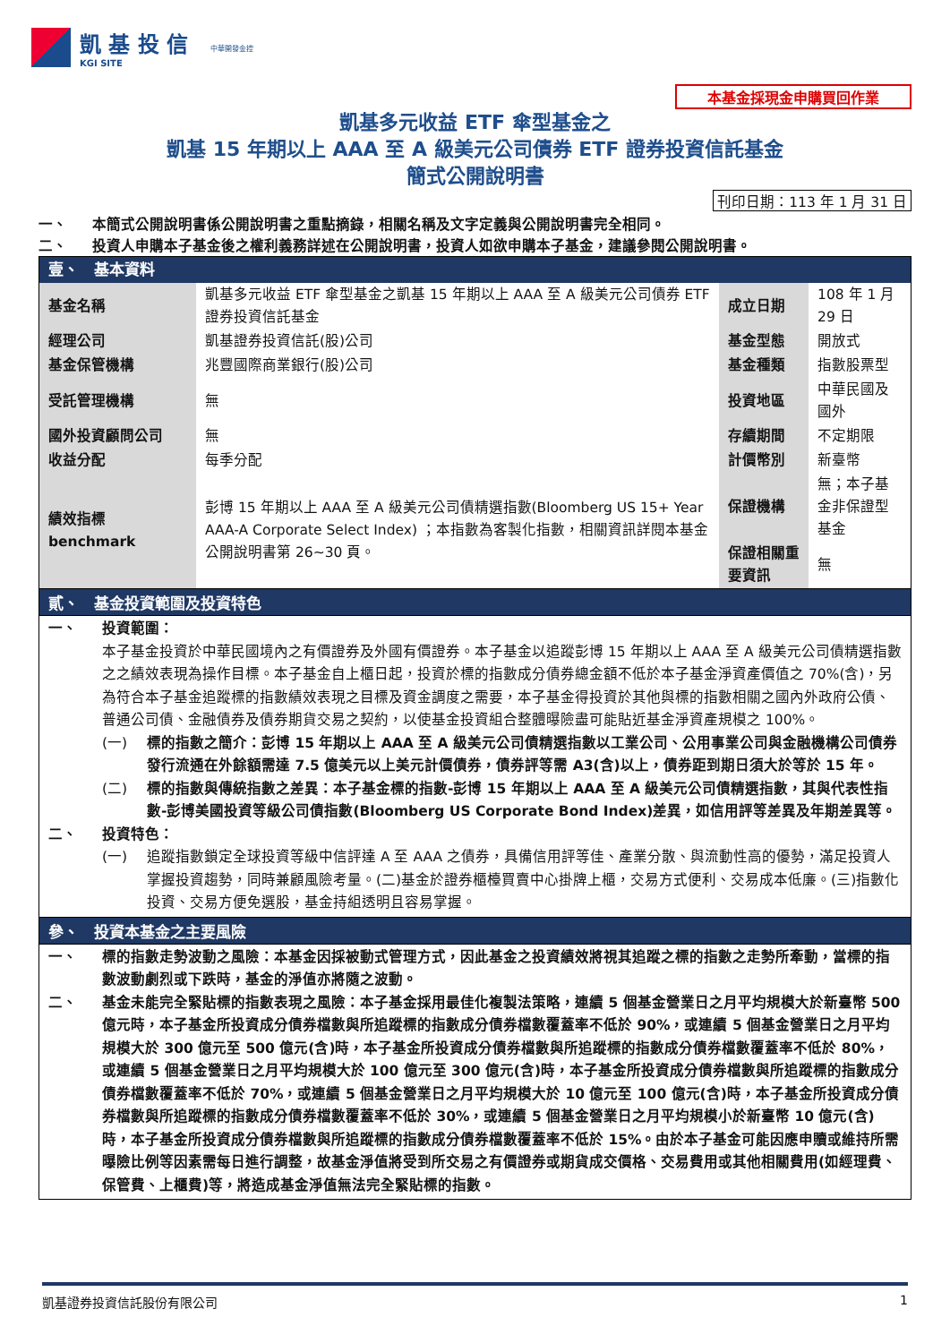凱 基 投 信
KGI SITE
中華開發金控
本基金採現金申購買回作業
凱基多元收益 ETF 傘型基金之
凱基 15 年期以上 AAA 至 A 級美元公司債券 ETF 證券投資信託基金
簡式公開說明書
刊印日期：113 年 1 月 31 日
一、 本簡式公開說明書係公開說明書之重點摘錄，相關名稱及文字定義與公開說明書完全相同。
二、 投資人申購本子基金後之權利義務詳述在公開說明書，投資人如欲申購本子基金，建議參閱公開說明書。
| 壹、 基本資料 | | | |
| 基金名稱 | 凱基多元收益 ETF 傘型基金之凱基 15 年期以上 AAA 至 A 級美元公司債券 ETF 證券投資信託基金 | 成立日期 | 108 年 1 月 29 日 |
| 經理公司 | 凱基證券投資信託(股)公司 | 基金型態 | 開放式 |
| 基金保管機構 | 兆豐國際商業銀行(股)公司 | 基金種類 | 指數股票型 |
| 受託管理機構 | 無 | 投資地區 | 中華民國及國外 |
| 國外投資顧問公司 | 無 | 存續期間 | 不定期限 |
| 收益分配 | 每季分配 | 計價幣別 | 新臺幣 |
| 績效指標 benchmark | 彭博 15 年期以上 AAA 至 A 級美元公司債精選指數(Bloomberg US 15+ Year AAA-A Corporate Select Index) ；本指數為客製化指數，相關資訊詳閱本基金公開說明書第 26~30 頁。 | 保證機構 | 無；本子基金非保證型基金 |
| | | 保證相關重要資訊 | 無 |
貳、　基金投資範圍及投資特色
一、 投資範圍：
本子基金投資於中華民國境內之有價證券及外國有價證券。本子基金以追蹤彭博 15 年期以上 AAA 至 A 級美元公司債精選指數之之績效表現為操作目標。本子基金自上櫃日起，投資於標的指數成分債券總金額不低於本子基金淨資產價值之 70%(含)，另為符合本子基金追蹤標的指數績效表現之目標及資金調度之需要，本子基金得投資於其他與標的指數相關之國內外政府公債、普通公司債、金融債券及債券期貨交易之契約，以使基金投資組合整體曝險盡可能貼近基金淨資產規模之 100%。
(一) 標的指數之簡介：彭博 15 年期以上 AAA 至 A 級美元公司債精選指數以工業公司、公用事業公司與金融機構公司債券發行流通在外餘額需達 7.5 億美元以上美元計價債券，債券評等需 A3(含)以上，債券距到期日須大於等於 15 年。
(二) 標的指數與傳統指數之差異：本子基金標的指數-彭博 15 年期以上 AAA 至 A 級美元公司債精選指數，其與代表性指數-彭博美國投資等級公司債指數(Bloomberg US Corporate Bond Index)差異，如信用評等差異及年期差異等。
二、 投資特色：
(一) 追蹤指數鎖定全球投資等級中信評達 A 至 AAA 之債券，具備信用評等佳、產業分散、與流動性高的優勢，滿足投資人掌握投資趨勢，同時兼顧風險考量。(二)基金於證券櫃檯買賣中心掛牌上櫃，交易方式便利、交易成本低廉。(三)指數化投資、交易方便免選股，基金持組透明且容易掌握。
參、　投資本基金之主要風險
一、 標的指數走勢波動之風險：本基金因採被動式管理方式，因此基金之投資績效將視其追蹤之標的指數之走勢所牽動，當標的指數波動劇烈或下跌時，基金的淨值亦將隨之波動。
二、 基金未能完全緊貼標的指數表現之風險：本子基金採用最佳化複製法策略，連續 5 個基金營業日之月平均規模大於新臺幣 500 億元時，本子基金所投資成分債券檔數與所追蹤標的指數成分債券檔數覆蓋率不低於 90%，或連續 5 個基金營業日之月平均規模大於 300 億元至 500 億元(含)時，本子基金所投資成分債券檔數與所追蹤標的指數成分債券檔數覆蓋率不低於 80%，或連續 5 個基金營業日之月平均規模大於 100 億元至 300 億元(含)時，本子基金所投資成分債券檔數與所追蹤標的指數成分債券檔數覆蓋率不低於 70%，或連續 5 個基金營業日之月平均規模大於 10 億元至 100 億元(含)時，本子基金所投資成分債券檔數與所追蹤標的指數成分債券檔數覆蓋率不低於 30%，或連續 5 個基金營業日之月平均規模小於新臺幣 10 億元(含)時，本子基金所投資成分債券檔數與所追蹤標的指數成分債券檔數覆蓋率不低於 15%。由於本子基金可能因應申贖或維持所需曝險比例等因素需每日進行調整，故基金淨值將受到所交易之有價證券或期貨成交價格、交易費用或其他相關費用(如經理費、保管費、上櫃費)等，將造成基金淨值無法完全緊貼標的指數。
凱基證券投資信託股份有限公司 1